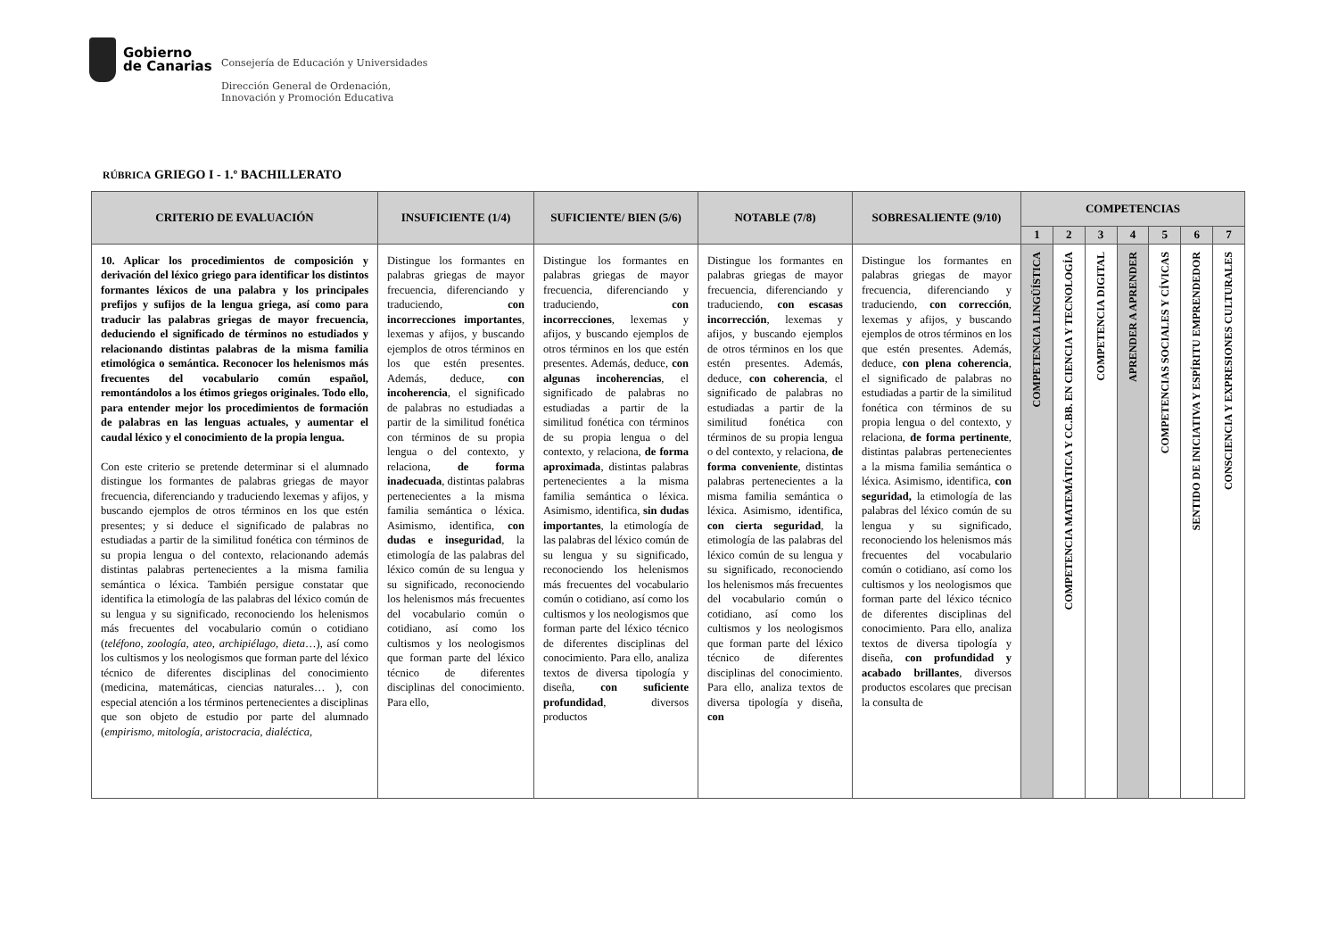Gobierno
de Canarias
Consejería de Educación y Universidades
Dirección General de Ordenación,
Innovación y Promoción Educativa
RÚBRICA GRIEGO I - 1.º BACHILLERATO
| CRITERIO DE EVALUACIÓN | INSUFICIENTE (1/4) | SUFICIENTE/ BIEN (5/6) | NOTABLE (7/8) | SOBRESALIENTE (9/10) | COMPETENCIAS | | | | | | |
| --- | --- | --- | --- | --- | --- | --- | --- | --- | --- | --- | --- |
| | | | | | 1 | 2 | 3 | 4 | 5 | 6 | 7 |
| 10. Aplicar los procedimientos de composición y derivación del léxico griego para identificar los distintos formantes léxicos de una palabra y los principales prefijos y sufijos de la lengua griega, así como para traducir las palabras griegas de mayor frecuencia, deduciendo el significado de términos no estudiados y relacionando distintas palabras de la misma familia etimológica o semántica. Reconocer los helenismos más frecuentes del vocabulario común español, remontándolos a los étimos griegos originales. Todo ello, para entender mejor los procedimientos de formación de palabras en las lenguas actuales, y aumentar el caudal léxico y el conocimiento de la propia lengua. Con este criterio se pretende determinar si el alumnado distingue los formantes de palabras griegas de mayor frecuencia, diferenciando y traduciendo lexemas y afijos, y buscando ejemplos de otros términos en los que estén presentes; y si deduce el significado de palabras no estudiadas a partir de la similitud fonética con términos de su propia lengua o del contexto, relacionando además distintas palabras pertenecientes a la misma familia semántica o léxica. También persigue constatar que identifica la etimología de las palabras del léxico común de su lengua y su significado, reconociendo los helenismos más frecuentes del vocabulario común o cotidiano ( teléfono, zoología, ateo, archipiélago, dieta …), así como los cultismos y los neologismos que forman parte del léxico técnico de diferentes disciplinas del conocimiento (medicina, matemáticas, ciencias naturales… ), con especial atención a los términos pertenecientes a disciplinas que son objeto de estudio por parte del alumnado ( empirismo, mitología, aristocracia, dialéctica, | Distingue los formantes en palabras griegas de mayor frecuencia, diferenciando y traduciendo, con incorrecciones importantes , lexemas y afijos, y buscando ejemplos de otros términos en los que estén presentes. Además, deduce, con incoherencia , el significado de palabras no estudiadas a partir de la similitud fonética con términos de su propia lengua o del contexto, y relaciona, de forma inadecuada , distintas palabras pertenecientes a la misma familia semántica o léxica. Asimismo, identifica, con dudas e inseguridad , la etimología de las palabras del léxico común de su lengua y su significado, reconociendo los helenismos más frecuentes del vocabulario común o cotidiano, así como los cultismos y los neologismos que forman parte del léxico técnico de diferentes disciplinas del conocimiento. Para ello, | Distingue los formantes en palabras griegas de mayor frecuencia, diferenciando y traduciendo, con incorrecciones , lexemas y afijos, y buscando ejemplos de otros términos en los que estén presentes. Además, deduce, con algunas incoherencias , el significado de palabras no estudiadas a partir de la similitud fonética con términos de su propia lengua o del contexto, y relaciona, de forma aproximada , distintas palabras pertenecientes a la misma familia semántica o léxica. Asimismo, identifica, sin dudas importantes , la etimología de las palabras del léxico común de su lengua y su significado, reconociendo los helenismos más frecuentes del vocabulario común o cotidiano, así como los cultismos y los neologismos que forman parte del léxico técnico de diferentes disciplinas del conocimiento. Para ello, analiza textos de diversa tipología y diseña, con suficiente profundidad , diversos productos | Distingue los formantes en palabras griegas de mayor frecuencia, diferenciando y traduciendo, con escasas incorrección , lexemas y afijos, y buscando ejemplos de otros términos en los que estén presentes. Además, deduce, con coherencia , el significado de palabras no estudiadas a partir de la similitud fonética con términos de su propia lengua o del contexto, y relaciona, de forma conveniente , distintas palabras pertenecientes a la misma familia semántica o léxica. Asimismo, identifica, con cierta seguridad , la etimología de las palabras del léxico común de su lengua y su significado, reconociendo los helenismos más frecuentes del vocabulario común o cotidiano, así como los cultismos y los neologismos que forman parte del léxico técnico de diferentes disciplinas del conocimiento. Para ello, analiza textos de diversa tipología y diseña, con | Distingue los formantes en palabras griegas de mayor frecuencia, diferenciando y traduciendo, con corrección , lexemas y afijos, y buscando ejemplos de otros términos en los que estén presentes. Además, deduce, con plena coherencia , el significado de palabras no estudiadas a partir de la similitud fonética con términos de su propia lengua o del contexto, y relaciona, de forma pertinente , distintas palabras pertenecientes a la misma familia semántica o léxica. Asimismo, identifica, con seguridad, la etimología de las palabras del léxico común de su lengua y su significado, reconociendo los helenismos más frecuentes del vocabulario común o cotidiano, así como los cultismos y los neologismos que forman parte del léxico técnico de diferentes disciplinas del conocimiento. Para ello, analiza textos de diversa tipología y diseña, con profundidad y acabado brillantes , diversos productos escolares que precisan la consulta de | COMPETENCIA LINGÜÍSTICA | COMPETENCIA MATEMÁTICA Y CC.BB. EN CIENCIA Y TECNOLOGÍA | COMPETENCIA DIGITAL | APRENDER A APRENDER | COMPETENCIAS SOCIALES Y CÍVICAS | SENTIDO DE INICIATIVA Y ESPÍRITU EMPRENDEDOR | CONSCIENCIA Y EXPRESIONES CULTURALES |